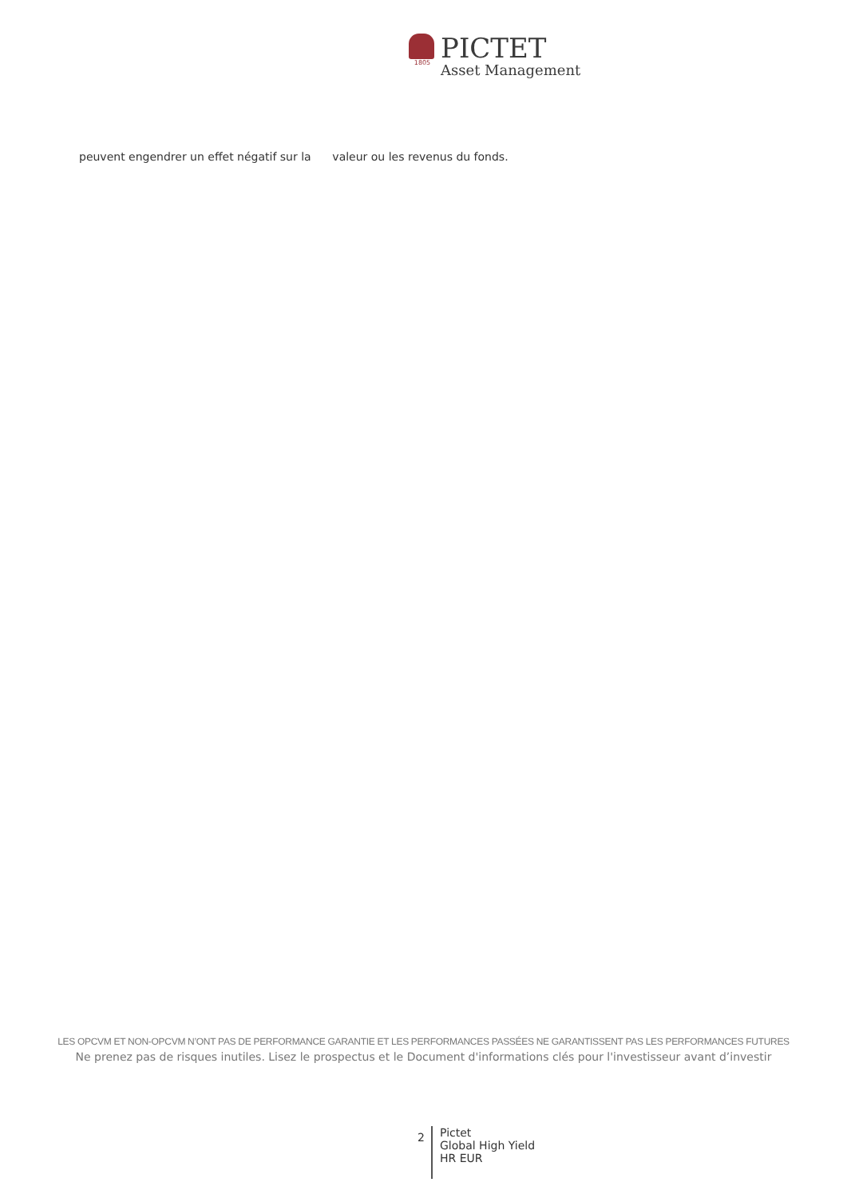1805
PICTET
Asset Management
peuvent engendrer un effet négatif sur la valeur ou les revenus du fonds.
LES OPCVM ET NON-OPCVM N’ONT PAS DE PERFORMANCE GARANTIE ET LES PERFORMANCES PASSÉES NE GARANTISSENT PAS LES PERFORMANCES FUTURES
Ne prenez pas de risques inutiles. Lisez le prospectus et le Document d'informations clés pour l'investisseur avant d’investir
2
Pictet
Global High Yield
HR EUR